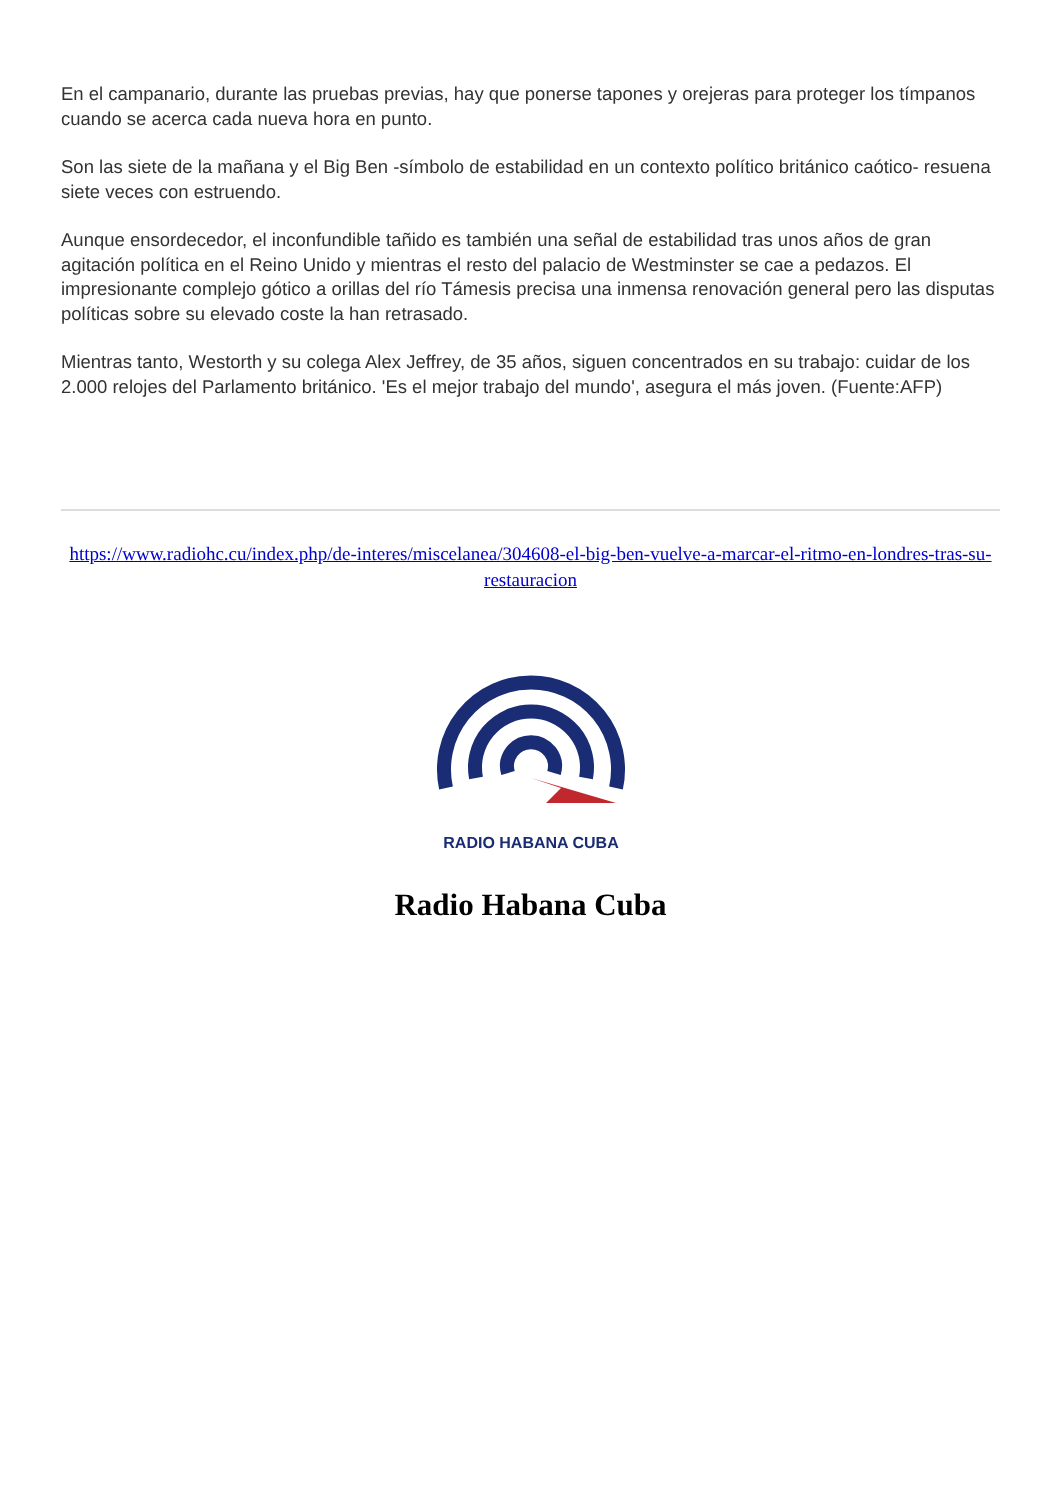En el campanario, durante las pruebas previas, hay que ponerse tapones y orejeras para proteger los tímpanos cuando se acerca cada nueva hora en punto.
Son las siete de la mañana y el Big Ben -símbolo de estabilidad en un contexto político británico caótico- resuena siete veces con estruendo.
Aunque ensordecedor, el inconfundible tañido es también una señal de estabilidad tras unos años de gran agitación política en el Reino Unido y mientras el resto del palacio de Westminster se cae a pedazos. El impresionante complejo gótico a orillas del río Támesis precisa una inmensa renovación general pero las disputas políticas sobre su elevado coste la han retrasado.
Mientras tanto, Westorth y su colega Alex Jeffrey, de 35 años, siguen concentrados en su trabajo: cuidar de los 2.000 relojes del Parlamento británico. 'Es el mejor trabajo del mundo', asegura el más joven. (Fuente:AFP)
https://www.radiohc.cu/index.php/de-interes/miscelanea/304608-el-big-ben-vuelve-a-marcar-el-ritmo-en-londres-tras-su-restauracion
RADIO HABANA CUBA
Radio Habana Cuba